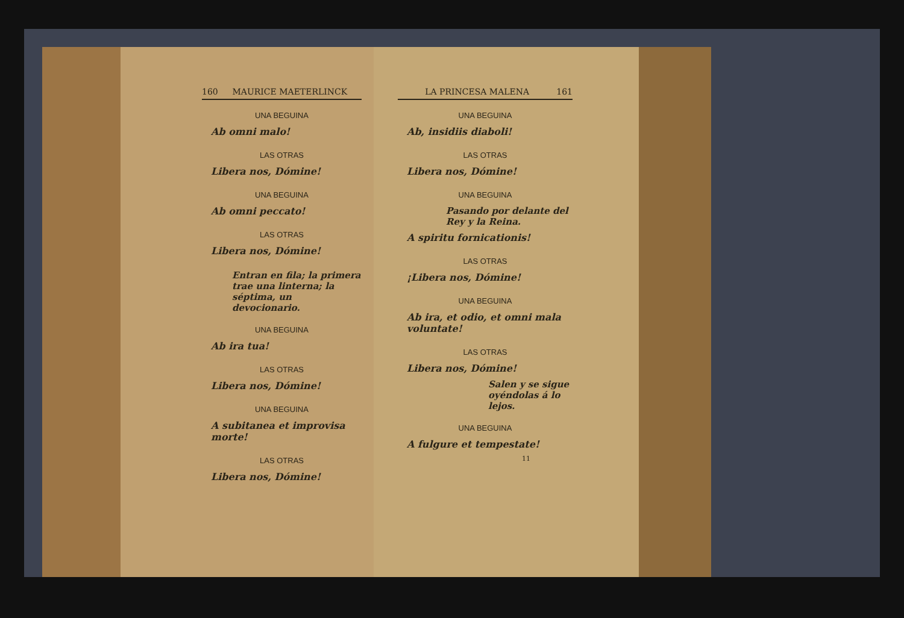160 MAURICE MAETERLINCK
UNA BEGUINA
Ab omni malo!
LAS OTRAS
Libera nos, Dómine!
UNA BEGUINA
Ab omni peccato!
LAS OTRAS
Libera nos, Dómine!
Entran en fila; la primera trae una linterna; la séptima, un devocionario.
UNA BEGUINA
Ab ira tua!
LAS OTRAS
Libera nos, Dómine!
UNA BEGUINA
A subitanea et improvisa morte!
LAS OTRAS
Libera nos, Dómine!
LA PRINCESA MALENA 161
UNA BEGUINA
Ab, insidiis diaboli!
LAS OTRAS
Libera nos, Dómine!
UNA BEGUINA
Pasando por delante del Rey y la Reina.
A spiritu fornicationis!
LAS OTRAS
¡Libera nos, Dómine!
UNA BEGUINA
Ab ira, et odio, et omni mala voluntate!
LAS OTRAS
Libera nos, Dómine!
Salen y se sigue oyéndolas á lo lejos.
UNA BEGUINA
A fulgure et tempestate!
11